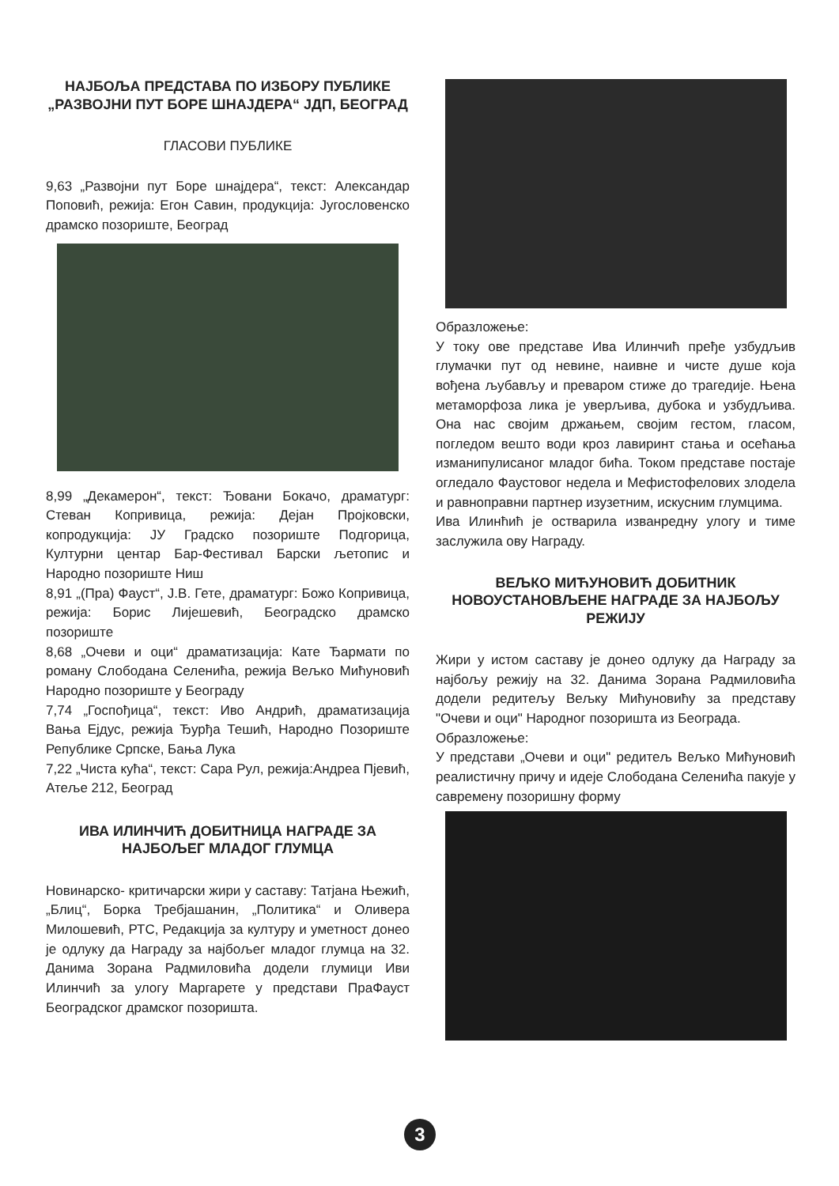НАЈБОЉА ПРЕДСТАВА ПО ИЗБОРУ ПУБЛИКЕ „РАЗВОЈНИ ПУТ БОРЕ ШНАЈДЕРА“ ЈДП, БЕОГРАД
ГЛАСОВИ ПУБЛИКЕ
9,63 „Развојни пут Боре шнајдера“, текст: Александар Поповић, режија: Егон Савин, продукција: Југословенско драмско позориште, Београд
8,99 „Декамерон“, текст: Ђовани Бокачо, драматург: Стеван Копривица, режија: Дејан Пројковски, копродукција: ЈУ Градско позориште Подгорица, Културни центар Бар-Фестивал Барски љетопис и Народно позориште Ниш
8,91 „(Пра) Фауст“, Ј.В. Гете, драматург: Божо Копривица, режија: Борис Лијешевић, Београдско драмско позориште
8,68 „Очеви и оци“ драматизација: Кате Ђармати по роману Слободана Селенића, режија Вељко Мићуновић Народно позориште у Београду
7,74 „Госпођица“, текст: Иво Андрић, драматизација Вања Ејдус, режија Ђурђа Тешић, Народно Позориште Републике Српске, Бања Лука
7,22 „Чиста кућа“, текст: Сара Рул, режија:Андреа Пјевић, Атеље 212, Београд
ИВА ИЛИНЧИЋ ДОБИТНИЦА НАГРАДЕ ЗА НАЈБОЉЕГ МЛАДОГ ГЛУМЦА
Новинарско- критичарски жири у саставу: Татјана Њежић, „Блиц“, Борка Требјашанин, „Политика“ и Оливера Милошевић, РТС, Редакција за културу и уметност донео је одлуку да Награду за најбољег младог глумца на 32. Данима Зорана Радмиловића додели глумици Иви Илинчић за улогу Маргарете у представи ПраФауст Београдског драмског позоришта.
Образложење:
У току ове представе Ива Илинчић пређе узбудљив глумачки пут од невине, наивне и чисте душе која вођена љубављу и преваром стиже до трагедије. Њена метаморфоза лика је уверљива, дубока и узбудљива. Она нас својим држањем, својим гестом, гласом, погледом вешто води кроз лавиринт стања и осећања изманипулисаног младог бића. Током представе постаје огледало Фаустовог недела и Мефистофелових злодела и равноправни партнер изузетним, искусним глумцима.
Ива Илинћић је остварила изванредну улогу и тиме заслужила ову Награду.
ВЕЉКО МИЋУНОВИЋ ДОБИТНИК НОВОУСТАНОВЉЕНЕ НАГРАДЕ ЗА НАЈБОЉУ РЕЖИЈУ
Жири у истом саставу је донео одлуку да Награду за најбољу режију на 32. Данима Зорана Радмиловића додели редитељу Вељку Мићуновићу за представу "Очеви и оци" Народног позоришта из Београда.
Образложење:
У представи „Очеви и оци" редитељ Вељко Мићуновић реалистичну причу и идеје Слободана Селенића пакује у савремену позоришну форму
3